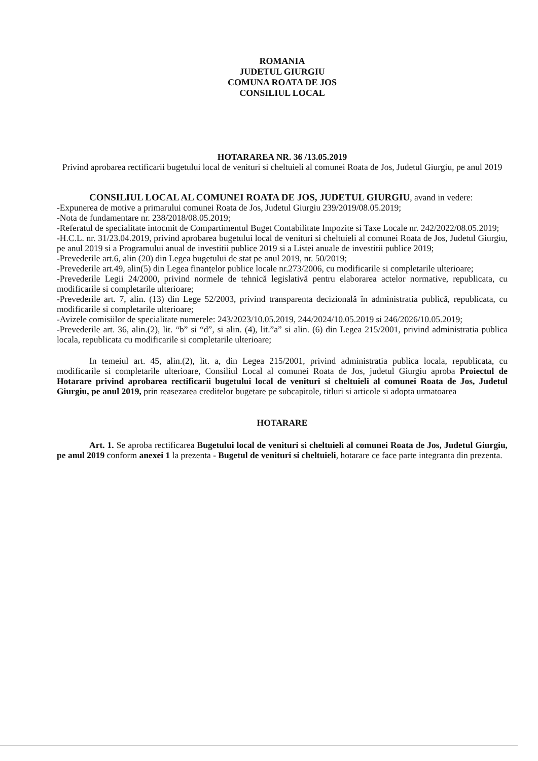ROMANIA
JUDETUL GIURGIU
COMUNA ROATA DE JOS
CONSILIUL LOCAL
HOTARAREA NR. 36 /13.05.2019
Privind aprobarea rectificarii bugetului local de venituri si cheltuieli al comunei Roata de Jos, Judetul Giurgiu, pe anul 2019
CONSILIUL LOCAL AL COMUNEI ROATA DE JOS, JUDETUL GIURGIU, avand in vedere:
-Expunerea de motive a primarului comunei Roata de Jos, Judetul Giurgiu 239/2019/08.05.2019;
-Nota de fundamentare nr. 238/2018/08.05.2019;
-Referatul de specialitate intocmit de Compartimentul Buget Contabilitate Impozite si Taxe Locale nr. 242/2022/08.05.2019;
-H.C.L. nr. 31/23.04.2019, privind aprobarea bugetului local de venituri si cheltuieli al comunei Roata de Jos, Judetul Giurgiu, pe anul 2019 si a Programului anual de investitii publice 2019 si a Listei anuale de investitii publice 2019;
-Prevederile art.6, alin (20) din Legea bugetului de stat pe anul 2019, nr. 50/2019;
-Prevederile art.49, alin(5) din Legea finanțelor publice locale nr.273/2006, cu modificarile si completarile ulterioare;
-Prevederile Legii 24/2000, privind normele de tehnică legislativă pentru elaborarea actelor normative, republicata, cu modificarile si completarile ulterioare;
-Prevederile art. 7, alin. (13) din Lege 52/2003, privind transparenta decizională în administratia publică, republicata, cu modificarile si completarile ulterioare;
-Avizele comisiilor de specialitate numerele: 243/2023/10.05.2019, 244/2024/10.05.2019 si 246/2026/10.05.2019;
-Prevederile art. 36, alin.(2), lit. “b” si “d”, si alin. (4), lit.”a” si alin. (6) din Legea 215/2001, privind administratia publica locala, republicata cu modificarile si completarile ulterioare;
In temeiul art. 45, alin.(2), lit. a, din Legea 215/2001, privind administratia publica locala, republicata, cu modificarile si completarile ulterioare, Consiliul Local al comunei Roata de Jos, judetul Giurgiu aproba Proiectul de Hotarare privind aprobarea rectificarii bugetului local de venituri si cheltuieli al comunei Roata de Jos, Judetul Giurgiu, pe anul 2019, prin reasezarea creditelor bugetare pe subcapitole, titluri si articole si adopta urmatoarea
HOTARARE
Art. 1. Se aproba rectificarea Bugetului local de venituri si cheltuieli al comunei Roata de Jos, Judetul Giurgiu, pe anul 2019 conform anexei 1 la prezenta - Bugetul de venituri si cheltuieli, hotarare ce face parte integranta din prezenta.